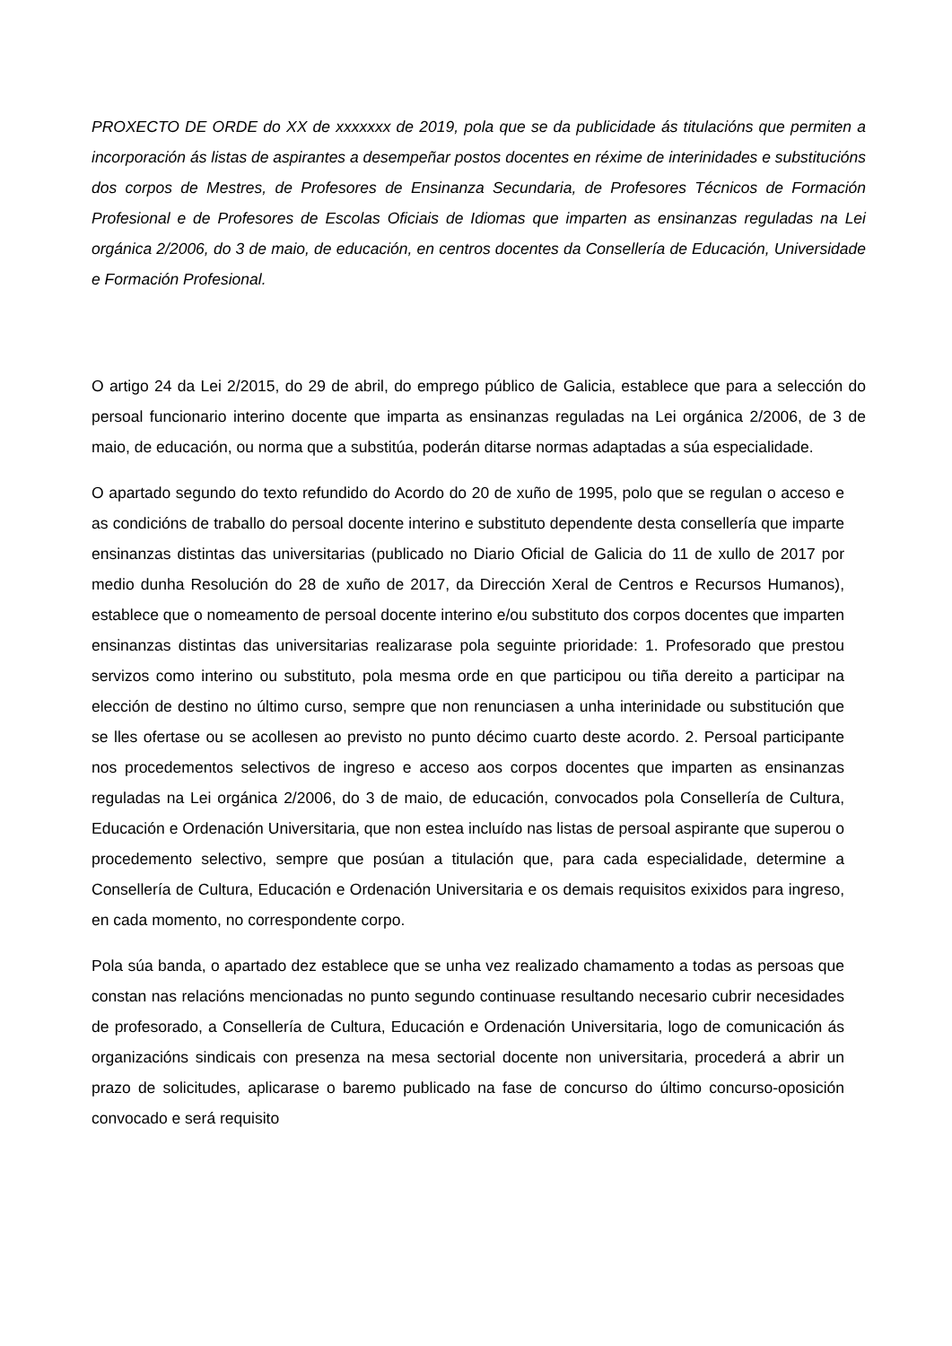PROXECTO DE ORDE do XX de xxxxxxx de 2019, pola que se da publicidade ás titulacións que permiten a incorporación ás listas de aspirantes a desempeñar postos docentes en réxime de interinidades e substitucións dos corpos de Mestres, de Profesores de Ensinanza Secundaria, de Profesores Técnicos de Formación Profesional e de Profesores de Escolas Oficiais de Idiomas que imparten as ensinanzas reguladas na Lei orgánica 2/2006, do 3 de maio, de educación, en centros docentes da Consellería de Educación, Universidade e Formación Profesional.
O artigo 24 da Lei 2/2015, do 29 de abril, do emprego público de Galicia, establece que para a selección do persoal funcionario interino docente que imparta as ensinanzas reguladas na Lei orgánica 2/2006, de 3 de maio, de educación, ou norma que a substitúa, poderán ditarse normas adaptadas a súa especialidade.
O apartado segundo do texto refundido do Acordo do 20 de xuño de 1995, polo que se regulan o acceso e as condicións de traballo do persoal docente interino e substituto dependente desta consellería que imparte ensinanzas distintas das universitarias (publicado no Diario Oficial de Galicia do 11 de xullo de 2017 por medio dunha Resolución do 28 de xuño de 2017, da Dirección Xeral de Centros e Recursos Humanos), establece que o nomeamento de persoal docente interino e/ou substituto dos corpos docentes que imparten ensinanzas distintas das universitarias realizarase pola seguinte prioridade: 1. Profesorado que prestou servizos como interino ou substituto, pola mesma orde en que participou ou tiña dereito a participar na elección de destino no último curso, sempre que non renunciasen a unha interinidade ou substitución que se lles ofertase ou se acollesen ao previsto no punto décimo cuarto deste acordo. 2. Persoal participante nos procedementos selectivos de ingreso e acceso aos corpos docentes que imparten as ensinanzas reguladas na Lei orgánica 2/2006, do 3 de maio, de educación, convocados pola Consellería de Cultura, Educación e Ordenación Universitaria, que non estea incluído nas listas de persoal aspirante que superou o procedemento selectivo, sempre que posúan a titulación que, para cada especialidade, determine a Consellería de Cultura, Educación e Ordenación Universitaria e os demais requisitos exixidos para ingreso, en cada momento, no correspondente corpo.
Pola súa banda, o apartado dez establece que se unha vez realizado chamamento a todas as persoas que constan nas relacións mencionadas no punto segundo continuase resultando necesario cubrir necesidades de profesorado, a Consellería de Cultura, Educación e Ordenación Universitaria, logo de comunicación ás organizacións sindicais con presenza na mesa sectorial docente non universitaria, procederá a abrir un prazo de solicitudes, aplicarase o baremo publicado na fase de concurso do último concurso-oposición convocado e será requisito